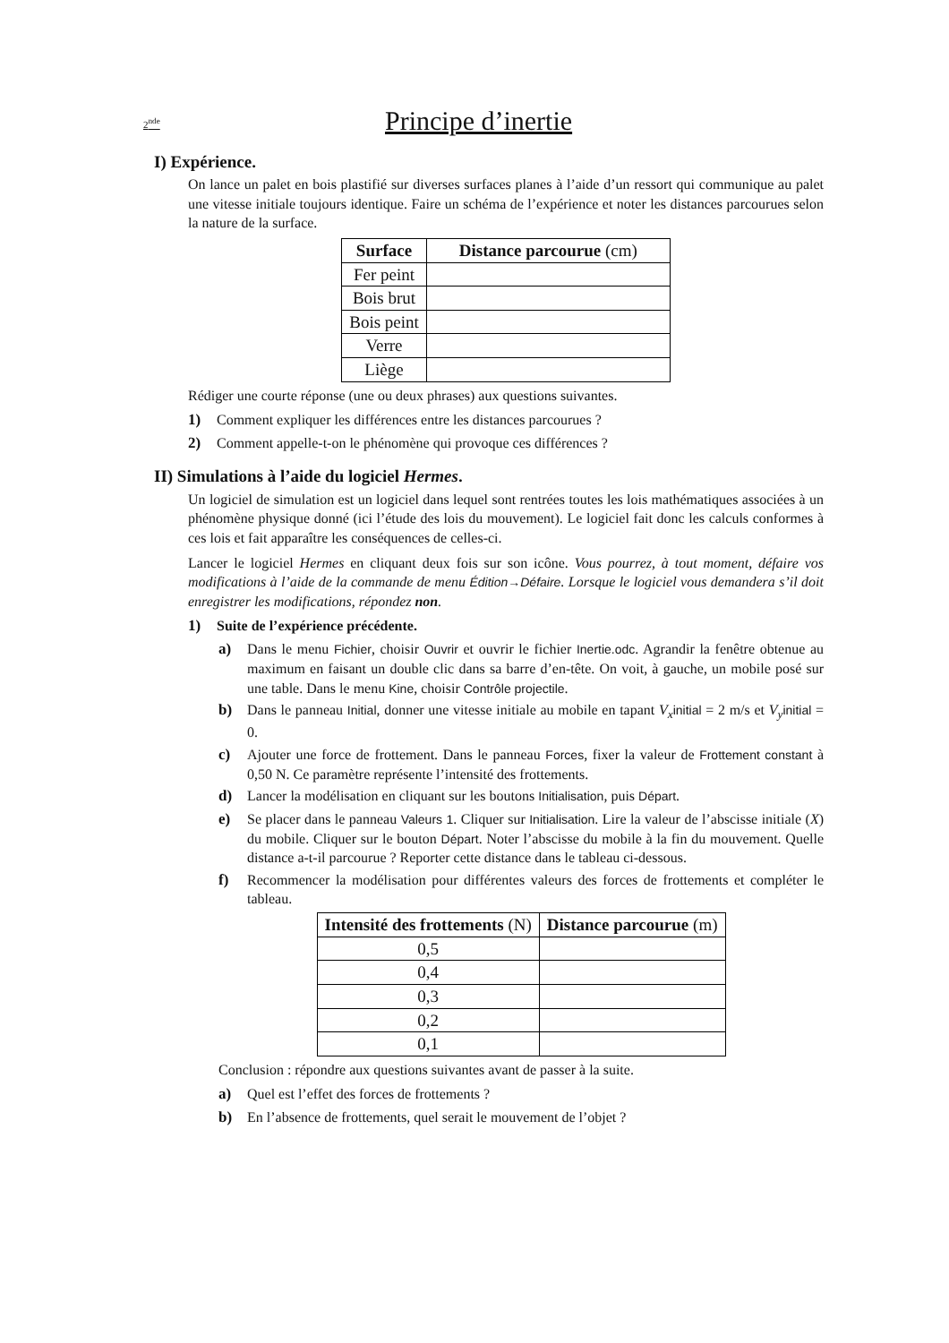2<sup>nde</sup>
Principe d’inertie
I) Expérience.
On lance un palet en bois plastifié sur diverses surfaces planes à l’aide d’un ressort qui communique au palet une vitesse initiale toujours identique. Faire un schéma de l’expérience et noter les distances parcourues selon la nature de la surface.
| Surface | Distance parcourue (cm) |
| --- | --- |
| Fer peint | |
| Bois brut | |
| Bois peint | |
| Verre | |
| Liège | |
Rédiger une courte réponse (une ou deux phrases) aux questions suivantes.
1) Comment expliquer les différences entre les distances parcourues ?
2) Comment appelle-t-on le phénomène qui provoque ces différences ?
II) Simulations à l’aide du logiciel Hermes.
Un logiciel de simulation est un logiciel dans lequel sont rentrées toutes les lois mathématiques associées à un phénomène physique donné (ici l’étude des lois du mouvement). Le logiciel fait donc les calculs conformes à ces lois et fait apparaître les conséquences de celles-ci.
Lancer le logiciel Hermes en cliquant deux fois sur son icône. Vous pourrez, à tout moment, défaire vos modifications à l’aide de la commande de menu Édition→Défaire. Lorsque le logiciel vous demandera s’il doit enregistrer les modifications, répondez non.
1) Suite de l’expérience précédente.
a) Dans le menu Fichier, choisir Ouvrir et ouvrir le fichier Inertie.odc. Agrandir la fenêtre obtenue au maximum en faisant un double clic dans sa barre d’en-tête. On voit, à gauche, un mobile posé sur une table. Dans le menu Kine, choisir Contrôle projectile.
b) Dans le panneau Initial, donner une vitesse initiale au mobile en tapant V<sub>x</sub> initial = 2 m/s et V<sub>y</sub> initial = 0.
c) Ajouter une force de frottement. Dans le panneau Forces, fixer la valeur de Frottement constant à 0,50 N. Ce paramètre représente l’intensité des frottements.
d) Lancer la modélisation en cliquant sur les boutons Initialisation, puis Départ.
e) Se placer dans le panneau Valeurs 1. Cliquer sur Initialisation. Lire la valeur de l’abscisse initiale (X) du mobile. Cliquer sur le bouton Départ. Noter l’abscisse du mobile à la fin du mouvement. Quelle distance a-t-il parcourue ? Reporter cette distance dans le tableau ci-dessous.
f) Recommencer la modélisation pour différentes valeurs des forces de frottements et compléter le tableau.
| Intensité des frottements (N) | Distance parcourue (m) |
| --- | --- |
| 0,5 | |
| 0,4 | |
| 0,3 | |
| 0,2 | |
| 0,1 | |
Conclusion : répondre aux questions suivantes avant de passer à la suite.
a) Quel est l’effet des forces de frottements ?
b) En l’absence de frottements, quel serait le mouvement de l’objet ?